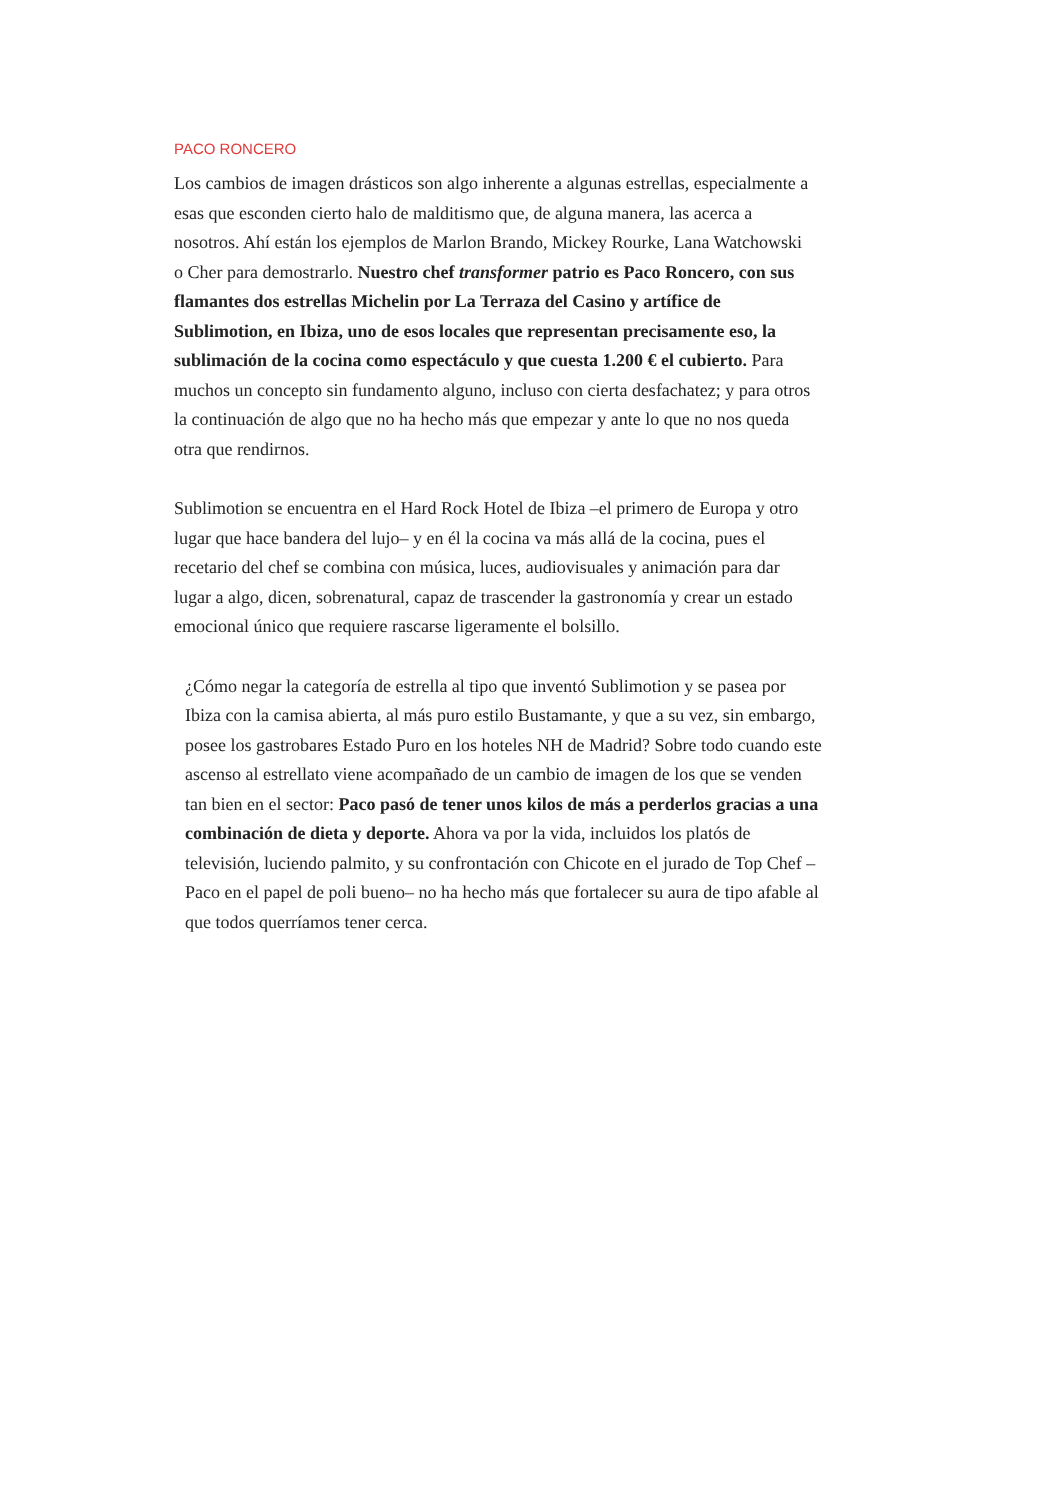PACO RONCERO
Los cambios de imagen drásticos son algo inherente a algunas estrellas, especialmente a esas que esconden cierto halo de malditismo que, de alguna manera, las acerca a nosotros. Ahí están los ejemplos de Marlon Brando, Mickey Rourke, Lana Watchowski o Cher para demostrarlo. Nuestro chef transformer patrio es Paco Roncero, con sus flamantes dos estrellas Michelin por La Terraza del Casino y artífice de Sublimotion, en Ibiza, uno de esos locales que representan precisamente eso, la sublimación de la cocina como espectáculo y que cuesta 1.200 € el cubierto. Para muchos un concepto sin fundamento alguno, incluso con cierta desfachatez; y para otros la continuación de algo que no ha hecho más que empezar y ante lo que no nos queda otra que rendirnos.
Sublimotion se encuentra en el Hard Rock Hotel de Ibiza –el primero de Europa y otro lugar que hace bandera del lujo– y en él la cocina va más allá de la cocina, pues el recetario del chef se combina con música, luces, audiovisuales y animación para dar lugar a algo, dicen, sobrenatural, capaz de trascender la gastronomía y crear un estado emocional único que requiere rascarse ligeramente el bolsillo.
¿Cómo negar la categoría de estrella al tipo que inventó Sublimotion y se pasea por Ibiza con la camisa abierta, al más puro estilo Bustamante, y que a su vez, sin embargo, posee los gastrobares Estado Puro en los hoteles NH de Madrid? Sobre todo cuando este ascenso al estrellato viene acompañado de un cambio de imagen de los que se venden tan bien en el sector: Paco pasó de tener unos kilos de más a perderlos gracias a una combinación de dieta y deporte. Ahora va por la vida, incluidos los platós de televisión, luciendo palmito, y su confrontación con Chicote en el jurado de Top Chef –Paco en el papel de poli bueno– no ha hecho más que fortalecer su aura de tipo afable al que todos querríamos tener cerca.